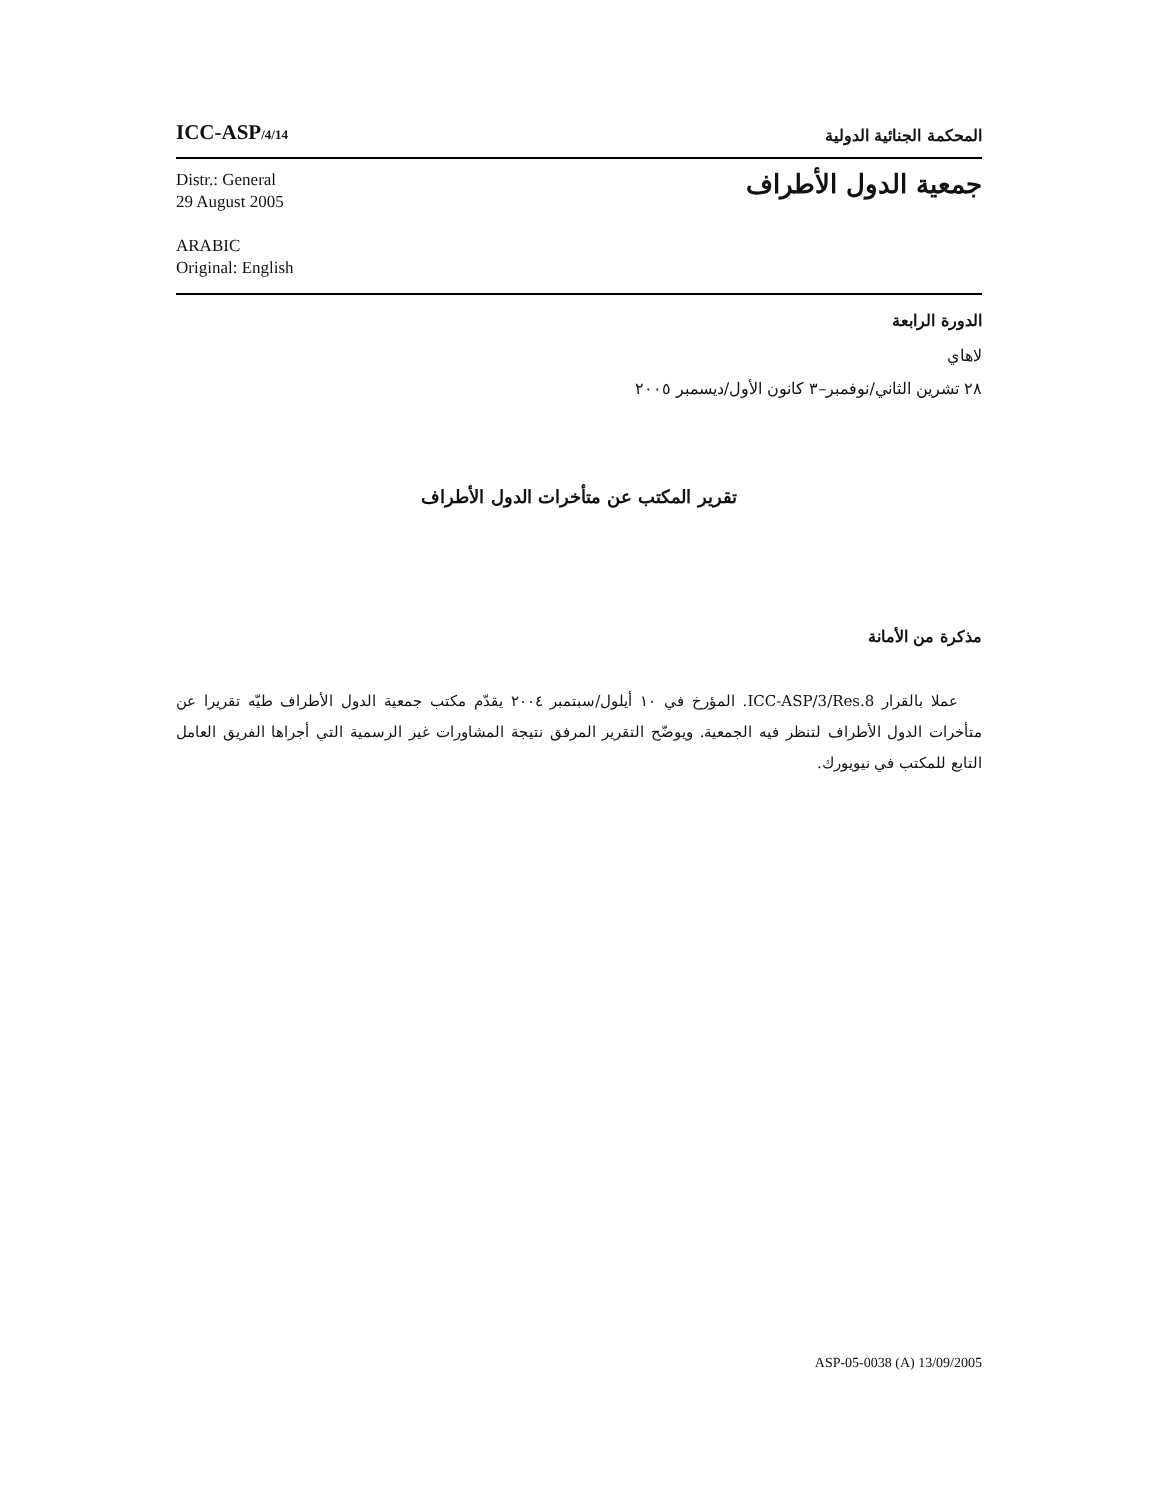ICC-ASP/4/14
المحكمة الجنائية الدولية
Distr.: General
29 August 2005
ARABIC
Original: English
جمعية الدول الأطراف
الدورة الرابعة
لاهاي
٢٨ تشرين الثاني/نوفمبر–٣ كانون الأول/ديسمبر ٢٠٠٥
تقرير المكتب عن متأخرات الدول الأطراف
مذكرة من الأمانة
عملا بالقرار ICC-ASP/3/Res.8. المؤرخ في ١٠ أيلول/سبتمبر ٢٠٠٤ يقدّم مكتب جمعية الدول الأطراف طيّه تقريرا عن متأخرات الدول الأطراف لتنظر فيه الجمعية. ويوضّح التقرير المرفق نتيجة المشاورات غير الرسمية التي أجراها الفريق العامل التابع للمكتب في نيويورك.
ASP-05-0038 (A) 13/09/2005